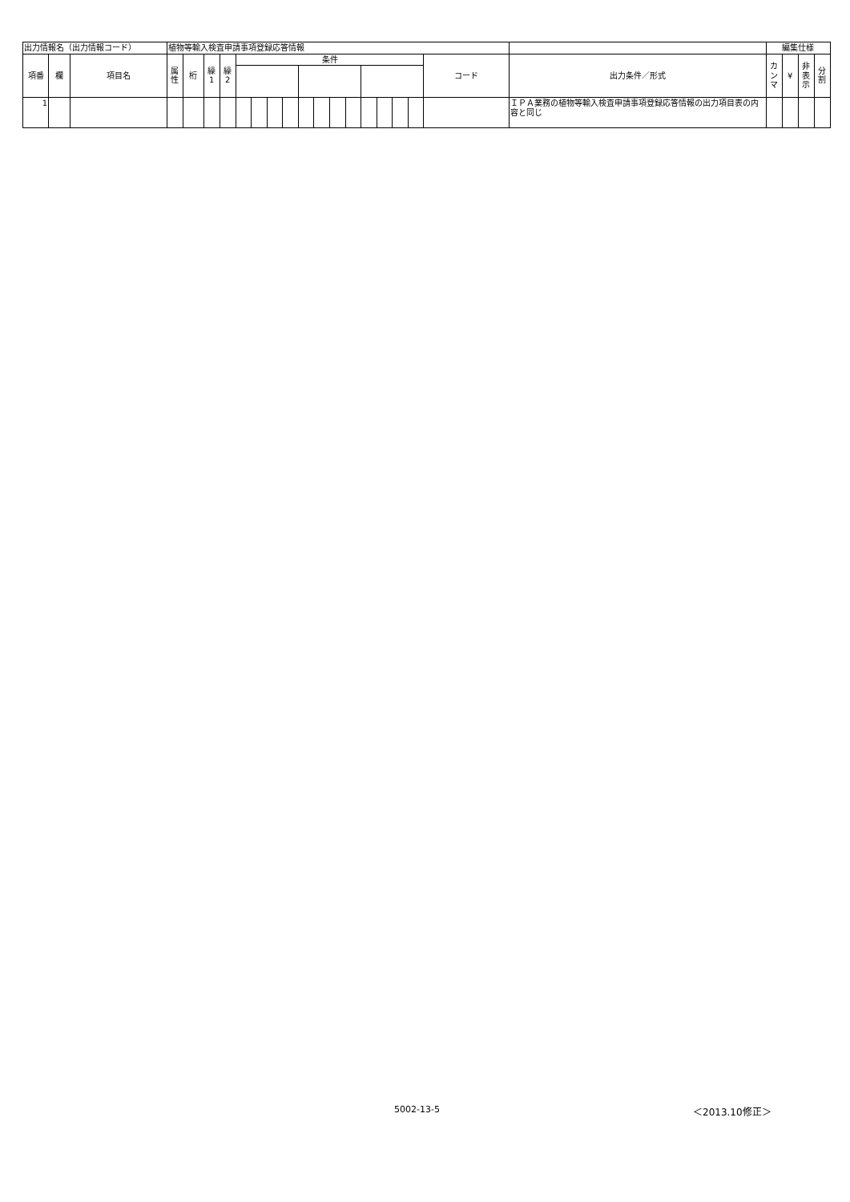| 出力情報名（出力情報コード） | | | 植物等輸入検査申請事項登録応答情報 | | | | | | | | | | | | | | | | | | 編集仕様 | | | |
| 項番 | 欄 | 項目名 | 属 性 | 桁 | 繰 1 | 繰 2 | 条件 | | | | | | | | | | | | コード | 出力条件／形式 | カ ン マ | ¥ | 非 表 示 | 分 割 |
| 1 | | | | | | | | | | | | | | | | | | | | ＩＰＡ業務の植物等輸入検査申請事項登録応答情報の出力項目表の内容と同じ | | | | |
5002-13-5 ＜2013.10修正＞